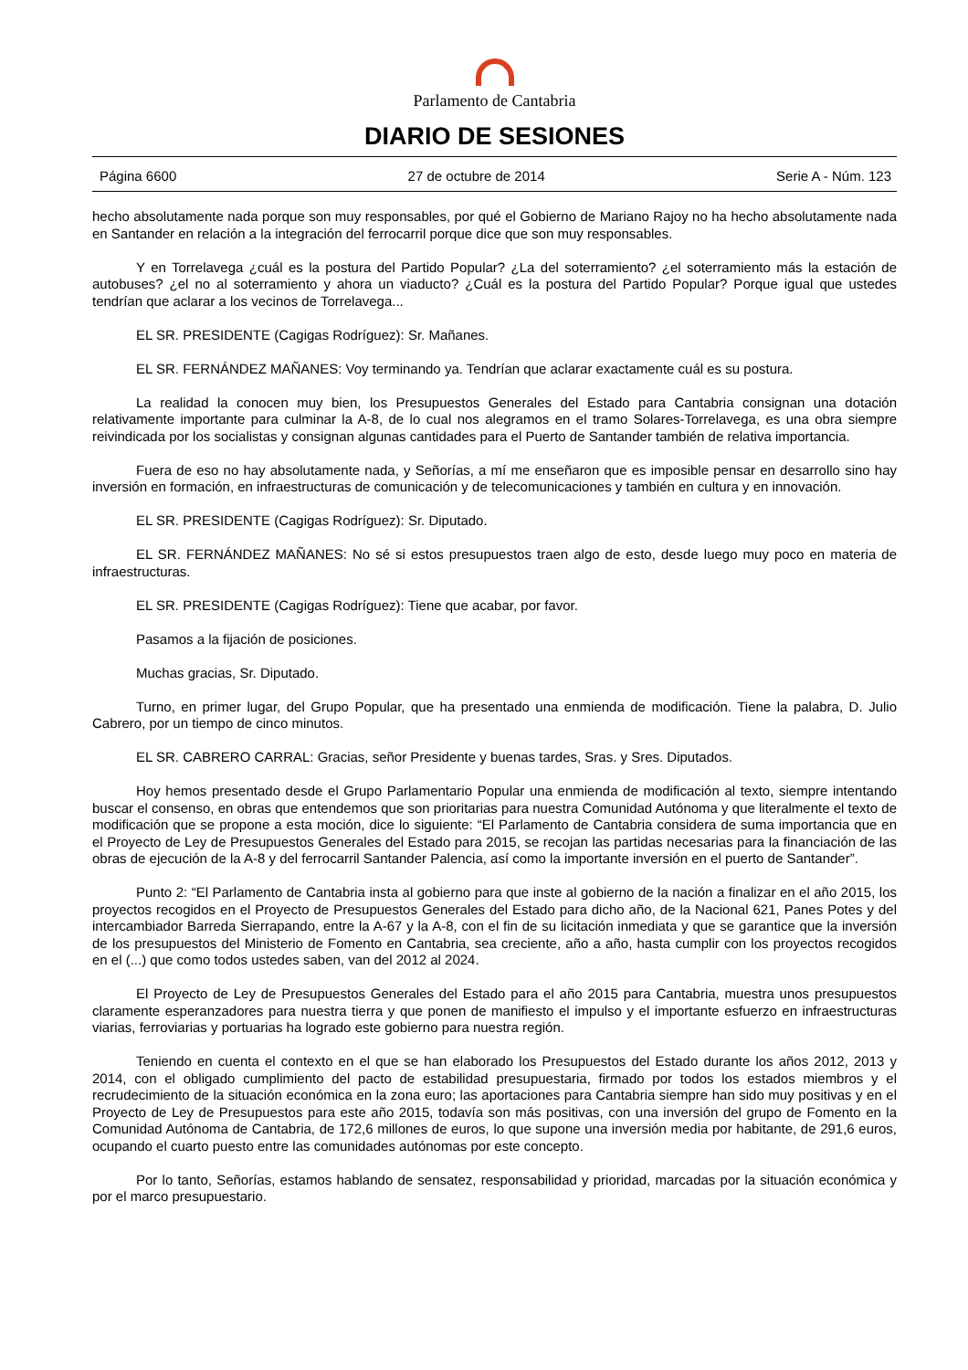Parlamento de Cantabria
DIARIO DE SESIONES
Página 6600 27 de octubre de 2014 Serie A - Núm. 123
hecho absolutamente nada porque son muy responsables, por qué el Gobierno de Mariano Rajoy no ha hecho absolutamente nada en Santander en relación a la integración del ferrocarril porque dice que son muy responsables.
Y en Torrelavega ¿cuál es la postura del Partido Popular? ¿La del soterramiento? ¿el soterramiento más la estación de autobuses? ¿el no al soterramiento y ahora un viaducto? ¿Cuál es la postura del Partido Popular? Porque igual que ustedes tendrían que aclarar a los vecinos de Torrelavega...
EL SR. PRESIDENTE (Cagigas Rodríguez): Sr. Mañanes.
EL SR. FERNÁNDEZ MAÑANES: Voy terminando ya. Tendrían que aclarar exactamente cuál es su postura.
La realidad la conocen muy bien, los Presupuestos Generales del Estado para Cantabria consignan una dotación relativamente importante para culminar la A-8, de lo cual nos alegramos en el tramo Solares-Torrelavega, es una obra siempre reivindicada por los socialistas y consignan algunas cantidades para el Puerto de Santander también de relativa importancia.
Fuera de eso no hay absolutamente nada, y Señorías, a mí me enseñaron que es imposible pensar en desarrollo sino hay inversión en formación, en infraestructuras de comunicación y de telecomunicaciones y también en cultura y en innovación.
EL SR. PRESIDENTE (Cagigas Rodríguez): Sr. Diputado.
EL SR. FERNÁNDEZ MAÑANES: No sé si estos presupuestos traen algo de esto, desde luego muy poco en materia de infraestructuras.
EL SR. PRESIDENTE (Cagigas Rodríguez): Tiene que acabar, por favor.
Pasamos a la fijación de posiciones.
Muchas gracias, Sr. Diputado.
Turno, en primer lugar, del Grupo Popular, que ha presentado una enmienda de modificación. Tiene la palabra, D. Julio Cabrero, por un tiempo de cinco minutos.
EL SR. CABRERO CARRAL: Gracias, señor Presidente y buenas tardes, Sras. y Sres. Diputados.
Hoy hemos presentado desde el Grupo Parlamentario Popular una enmienda de modificación al texto, siempre intentando buscar el consenso, en obras que entendemos que son prioritarias para nuestra Comunidad Autónoma y que literalmente el texto de modificación que se propone a esta moción, dice lo siguiente: “El Parlamento de Cantabria considera de suma importancia que en el Proyecto de Ley de Presupuestos Generales del Estado para 2015, se recojan las partidas necesarias para la financiación de las obras de ejecución de la A-8 y del ferrocarril Santander Palencia, así como la importante inversión en el puerto de Santander”.
Punto 2: “El Parlamento de Cantabria insta al gobierno para que inste al gobierno de la nación a finalizar en el año 2015, los proyectos recogidos en el Proyecto de Presupuestos Generales del Estado para dicho año, de la Nacional 621, Panes Potes y del intercambiador Barreda Sierrapando, entre la A-67 y la A-8, con el fin de su licitación inmediata y que se garantice que la inversión de los presupuestos del Ministerio de Fomento en Cantabria, sea creciente, año a año, hasta cumplir con los proyectos recogidos en el (...) que como todos ustedes saben, van del 2012 al 2024.
El Proyecto de Ley de Presupuestos Generales del Estado para el año 2015 para Cantabria, muestra unos presupuestos claramente esperanzadores para nuestra tierra y que ponen de manifiesto el impulso y el importante esfuerzo en infraestructuras viarias, ferroviarias y portuarias ha logrado este gobierno para nuestra región.
Teniendo en cuenta el contexto en el que se han elaborado los Presupuestos del Estado durante los años 2012, 2013 y 2014, con el obligado cumplimiento del pacto de estabilidad presupuestaria, firmado por todos los estados miembros y el recrudecimiento de la situación económica en la zona euro; las aportaciones para Cantabria siempre han sido muy positivas y en el Proyecto de Ley de Presupuestos para este año 2015, todavía son más positivas, con una inversión del grupo de Fomento en la Comunidad Autónoma de Cantabria, de 172,6 millones de euros, lo que supone una inversión media por habitante, de 291,6 euros, ocupando el cuarto puesto entre las comunidades autónomas por este concepto.
Por lo tanto, Señorías, estamos hablando de sensatez, responsabilidad y prioridad, marcadas por la situación económica y por el marco presupuestario.